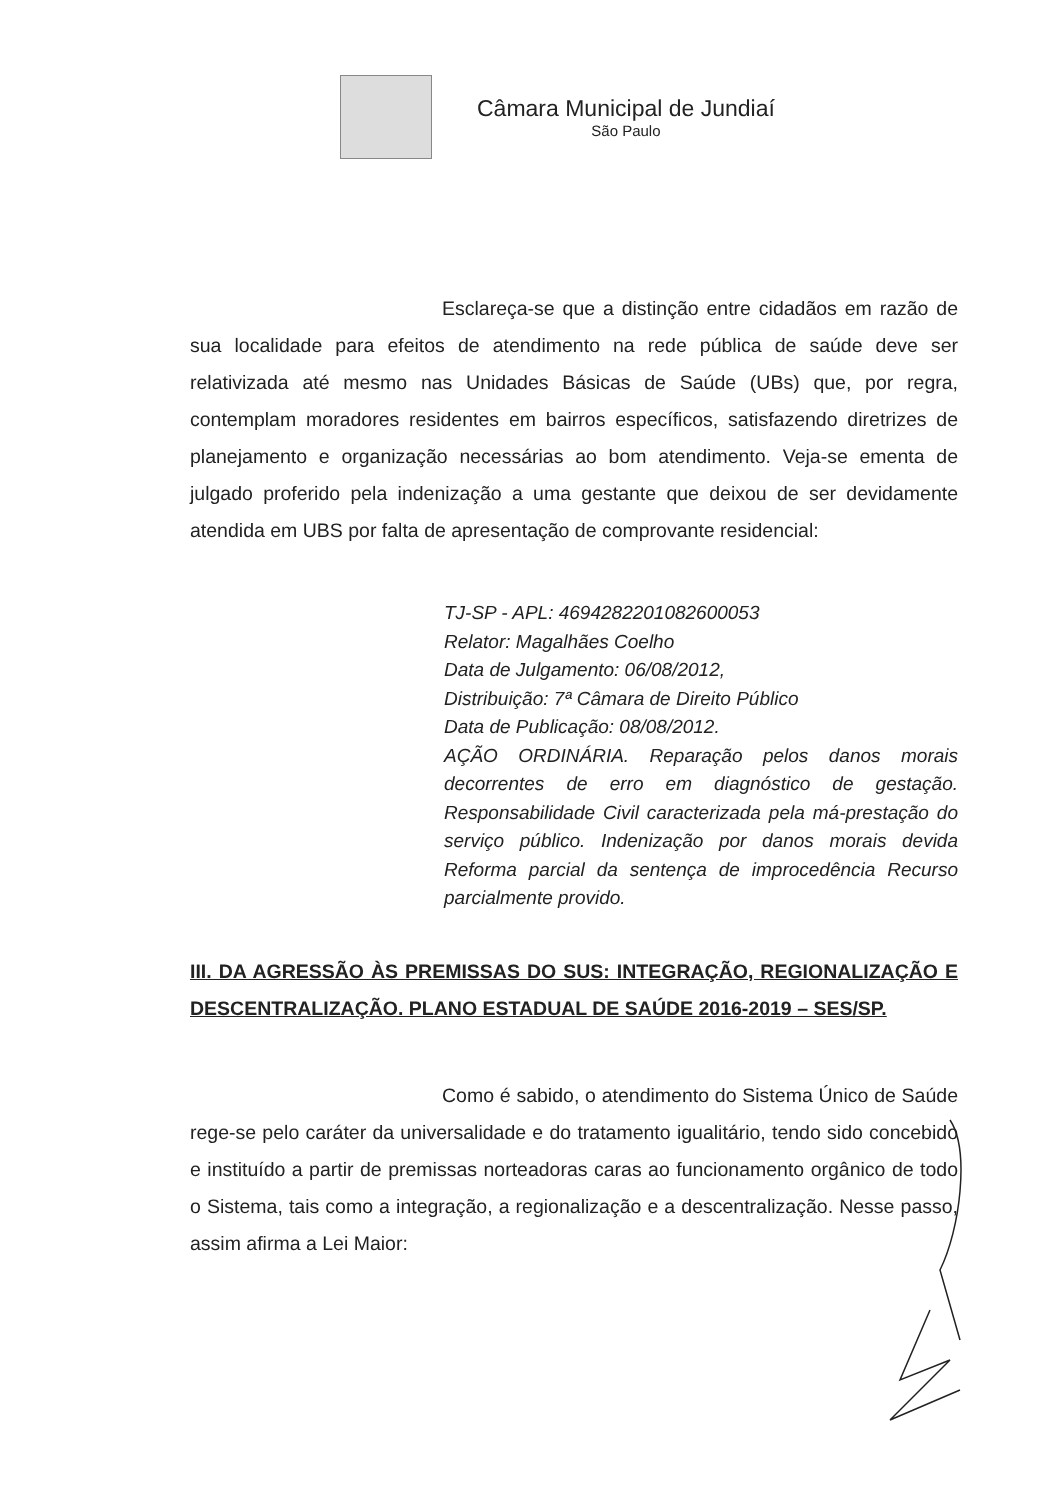Câmara Municipal de Jundiaí
São Paulo
Esclareça-se que a distinção entre cidadãos em razão de sua localidade para efeitos de atendimento na rede pública de saúde deve ser relativizada até mesmo nas Unidades Básicas de Saúde (UBs) que, por regra, contemplam moradores residentes em bairros específicos, satisfazendo diretrizes de planejamento e organização necessárias ao bom atendimento. Veja-se ementa de julgado proferido pela indenização a uma gestante que deixou de ser devidamente atendida em UBS por falta de apresentação de comprovante residencial:
TJ-SP - APL: 4694282201082600053
Relator: Magalhães Coelho
Data de Julgamento: 06/08/2012,
Distribuição: 7ª Câmara de Direito Público
Data de Publicação: 08/08/2012.
AÇÃO ORDINÁRIA. Reparação pelos danos morais decorrentes de erro em diagnóstico de gestação. Responsabilidade Civil caracterizada pela má-prestação do serviço público. Indenização por danos morais devida Reforma parcial da sentença de improcedência Recurso parcialmente provido.
III. DA AGRESSÃO ÀS PREMISSAS DO SUS: INTEGRAÇÃO, REGIONALIZAÇÃO E DESCENTRALIZAÇÃO. PLANO ESTADUAL DE SAÚDE 2016-2019 – SES/SP.
Como é sabido, o atendimento do Sistema Único de Saúde rege-se pelo caráter da universalidade e do tratamento igualitário, tendo sido concebido e instituído a partir de premissas norteadoras caras ao funcionamento orgânico de todo o Sistema, tais como a integração, a regionalização e a descentralização. Nesse passo, assim afirma a Lei Maior: